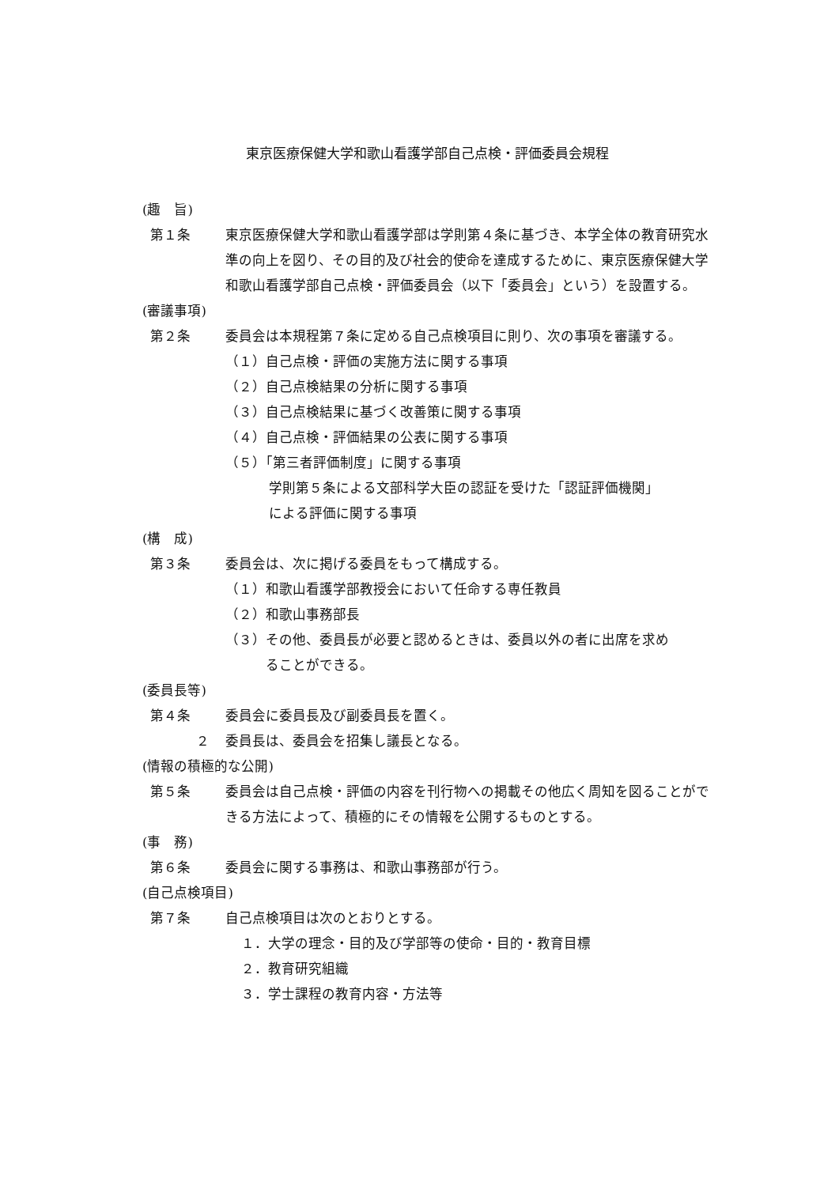東京医療保健大学和歌山看護学部自己点検・評価委員会規程
(趣　旨)
第１条 東京医療保健大学和歌山看護学部は学則第４条に基づき、本学全体の教育研究水準の向上を図り、その目的及び社会的使命を達成するために、東京医療保健大学和歌山看護学部自己点検・評価委員会（以下「委員会」という）を設置する。
(審議事項)
第２条 委員会は本規程第７条に定める自己点検項目に則り、次の事項を審議する。
（１）自己点検・評価の実施方法に関する事項
（２）自己点検結果の分析に関する事項
（３）自己点検結果に基づく改善策に関する事項
（４）自己点検・評価結果の公表に関する事項
（５）「第三者評価制度」に関する事項
学則第５条による文部科学大臣の認証を受けた「認証評価機関」
による評価に関する事項
(構　成)
第３条 委員会は、次に掲げる委員をもって構成する。
（１）和歌山看護学部教授会において任命する専任教員
（２）和歌山事務部長
（３）その他、委員長が必要と認めるときは、委員以外の者に出席を求め
　　　ることができる。
(委員長等)
第４条 委員会に委員長及び副委員長を置く。
２ 委員長は、委員会を招集し議長となる。
(情報の積極的な公開)
第５条 委員会は自己点検・評価の内容を刊行物への掲載その他広く周知を図ることができる方法によって、積極的にその情報を公開するものとする。
(事　務)
第６条 委員会に関する事務は、和歌山事務部が行う。
(自己点検項目)
第７条 自己点検項目は次のとおりとする。
１．大学の理念・目的及び学部等の使命・目的・教育目標
２．教育研究組織
３．学士課程の教育内容・方法等